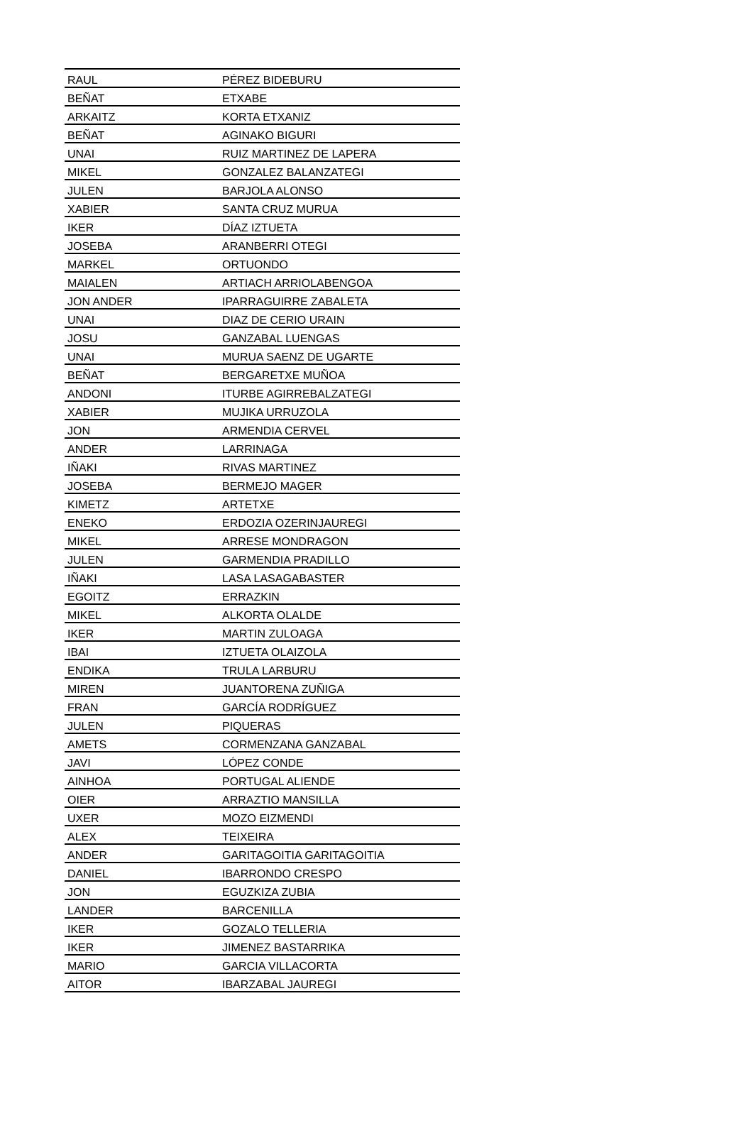| RAUL | PÉREZ BIDEBURU |
| BEÑAT | ETXABE |
| ARKAITZ | KORTA ETXANIZ |
| BEÑAT | AGINAKO BIGURI |
| UNAI | RUIZ MARTINEZ DE LAPERA |
| MIKEL | GONZALEZ BALANZATEGI |
| JULEN | BARJOLA ALONSO |
| XABIER | SANTA CRUZ MURUA |
| IKER | DÍAZ IZTUETA |
| JOSEBA | ARANBERRI OTEGI |
| MARKEL | ORTUONDO |
| MAIALEN | ARTIACH ARRIOLABENGOA |
| JON ANDER | IPARRAGUIRRE ZABALETA |
| UNAI | DIAZ DE CERIO URAIN |
| JOSU | GANZABAL LUENGAS |
| UNAI | MURUA SAENZ DE UGARTE |
| BEÑAT | BERGARETXE MUÑOA |
| ANDONI | ITURBE AGIRREBALZATEGI |
| XABIER | MUJIKA URRUZOLA |
| JON | ARMENDIA CERVEL |
| ANDER | LARRINAGA |
| IÑAKI | RIVAS MARTINEZ |
| JOSEBA | BERMEJO MAGER |
| KIMETZ | ARTETXE |
| ENEKO | ERDOZIA OZERINJAUREGI |
| MIKEL | ARRESE MONDRAGON |
| JULEN | GARMENDIA PRADILLO |
| IÑAKI | LASA LASAGABASTER |
| EGOITZ | ERRAZKIN |
| MIKEL | ALKORTA OLALDE |
| IKER | MARTIN ZULOAGA |
| IBAI | IZTUETA OLAIZOLA |
| ENDIKA | TRULA LARBURU |
| MIREN | JUANTORENA ZUÑIGA |
| FRAN | GARCÍA RODRÍGUEZ |
| JULEN | PIQUERAS |
| AMETS | CORMENZANA GANZABAL |
| JAVI | LÓPEZ CONDE |
| AINHOA | PORTUGAL ALIENDE |
| OIER | ARRAZTIO MANSILLA |
| UXER | MOZO EIZMENDI |
| ALEX | TEIXEIRA |
| ANDER | GARITAGOITIA GARITAGOITIA |
| DANIEL | IBARRONDO CRESPO |
| JON | EGUZKIZA ZUBIA |
| LANDER | BARCENILLA |
| IKER | GOZALO TELLERIA |
| IKER | JIMENEZ BASTARRIKA |
| MARIO | GARCIA VILLACORTA |
| AITOR | IBARZABAL JAUREGI |